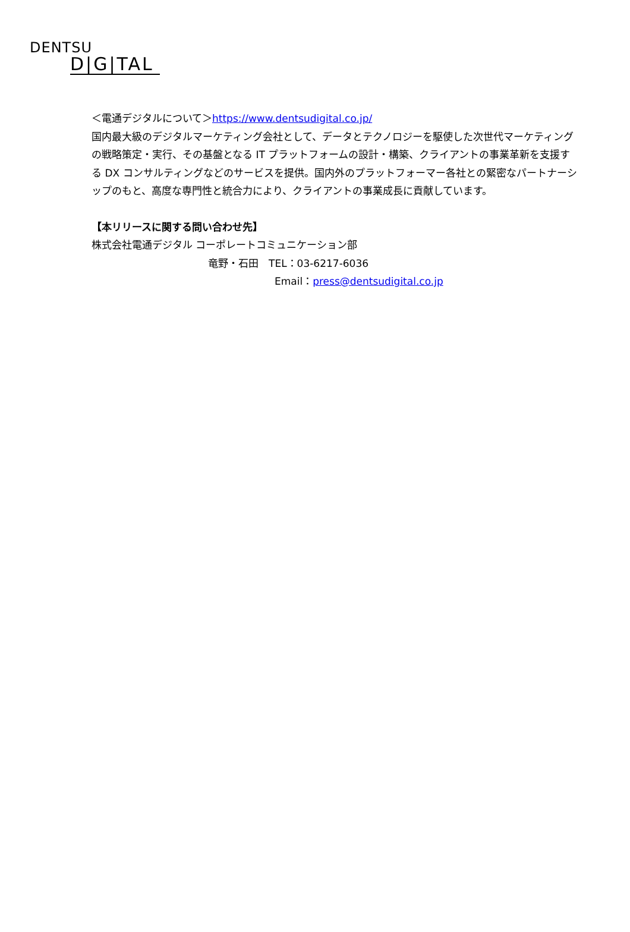DENTSU
D|G|TAL
＜電通デジタルについて＞https://www.dentsudigital.co.jp/
国内最大級のデジタルマーケティング会社として、データとテクノロジーを駆使した次世代マーケティングの戦略策定・実行、その基盤となる IT プラットフォームの設計・構築、クライアントの事業革新を支援する DX コンサルティングなどのサービスを提供。国内外のプラットフォーマー各社との緊密なパートナーシップのもと、高度な専門性と統合力により、クライアントの事業成長に貢献しています。
【本リリースに関する問い合わせ先】
株式会社電通デジタル コーポレートコミュニケーション部
竜野・石田　TEL：03-6217-6036
Email：press@dentsudigital.co.jp